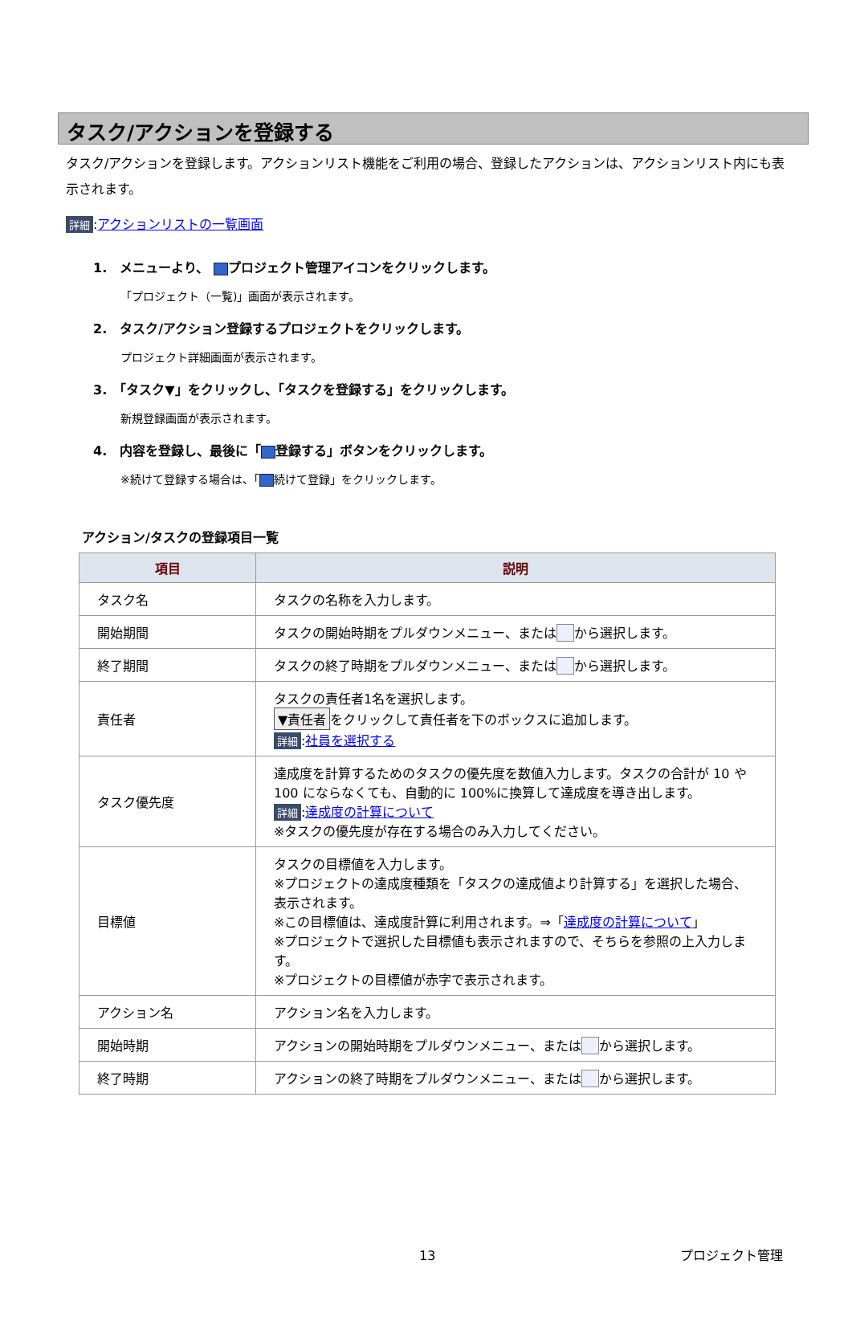タスク/アクションを登録する
タスク/アクションを登録します。アクションリスト機能をご利用の場合、登録したアクションは、アクションリスト内にも表示されます。
詳細:アクションリストの一覧画面
1.　メニューより、 プロジェクト管理アイコンをクリックします。
「プロジェクト（一覧)」画面が表示されます。
2.　タスク/アクション登録するプロジェクトをクリックします。
プロジェクト詳細画面が表示されます。
3.　「タスク▼」をクリックし、「タスクを登録する」をクリックします。
新規登録画面が表示されます。
4.　内容を登録し、最後に「 登録する」ボタンをクリックします。
※続けて登録する場合は、「 続けて登録」をクリックします。
アクション/タスクの登録項目一覧
| 項目 | 説明 |
| --- | --- |
| タスク名 | タスクの名称を入力します。 |
| 開始期間 | タスクの開始時期をプルダウンメニュー、または から選択します。 |
| 終了期間 | タスクの終了時期をプルダウンメニュー、または から選択します。 |
| 責任者 | タスクの責任者1名を選択します。 ▼責任者 をクリックして責任者を下のボックスに追加します。 詳細 : 社員を選択する |
| タスク優先度 | 達成度を計算するためのタスクの優先度を数値入力します。タスクの合計が 10 や 100 にならなくても、自動的に 100%に換算して達成度を導き出します。 詳細 : 達成度の計算について ※タスクの優先度が存在する場合のみ入力してください。 |
| 目標値 | タスクの目標値を入力します。 ※プロジェクトの達成度種類を「タスクの達成値より計算する」を選択した場合、表示されます。 ※この目標値は、達成度計算に利用されます。⇒「 達成度の計算について 」 ※プロジェクトで選択した目標値も表示されますので、そちらを参照の上入力します。 ※プロジェクトの目標値が赤字で表示されます。 |
| アクション名 | アクション名を入力します。 |
| 開始時期 | アクションの開始時期をプルダウンメニュー、または から選択します。 |
| 終了時期 | アクションの終了時期をプルダウンメニュー、または から選択します。 |
13 プロジェクト管理